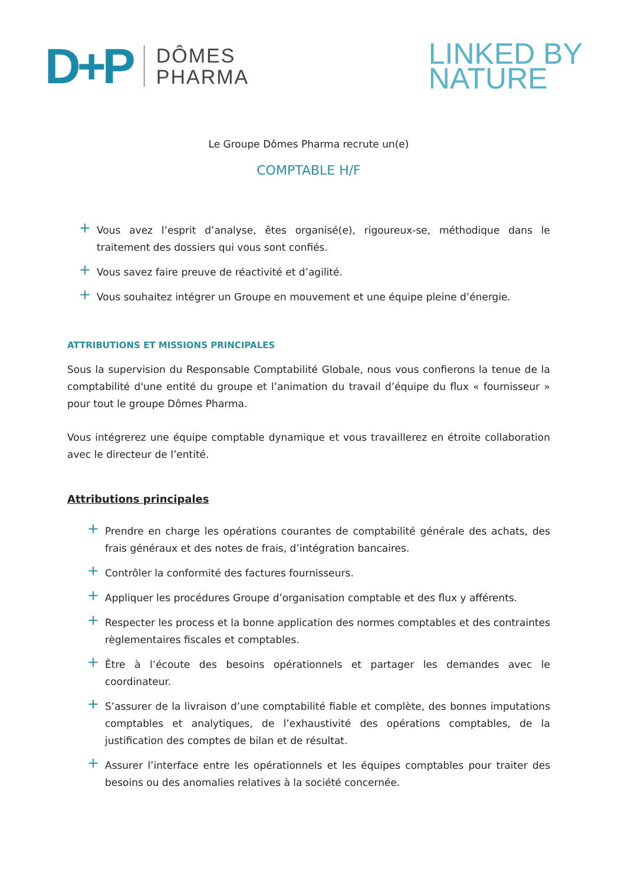D+P
DÔMES
PHARMA
LINKED BY
NATURE
Le Groupe Dômes Pharma recrute un(e)
COMPTABLE H/F
+ Vous avez l’esprit d’analyse, êtes organisé(e), rigoureux-se, méthodique dans le traitement des dossiers qui vous sont confiés.
+ Vous savez faire preuve de réactivité et d’agilité.
+ Vous souhaitez intégrer un Groupe en mouvement et une équipe pleine d’énergie.
ATTRIBUTIONS ET MISSIONS PRINCIPALES
Sous la supervision du Responsable Comptabilité Globale, nous vous confierons la tenue de la comptabilité d'une entité du groupe et l’animation du travail d’équipe du flux « fournisseur » pour tout le groupe Dômes Pharma.
Vous intégrerez une équipe comptable dynamique et vous travaillerez en étroite collaboration avec le directeur de l’entité.
Attributions principales
+ Prendre en charge les opérations courantes de comptabilité générale des achats, des frais généraux et des notes de frais, d’intégration bancaires.
+ Contrôler la conformité des factures fournisseurs.
+ Appliquer les procédures Groupe d’organisation comptable et des flux y afférents.
+ Respecter les process et la bonne application des normes comptables et des contraintes règlementaires fiscales et comptables.
+ Être à l’écoute des besoins opérationnels et partager les demandes avec le coordinateur.
+ S’assurer de la livraison d’une comptabilité fiable et complète, des bonnes imputations comptables et analytiques, de l’exhaustivité des opérations comptables, de la justification des comptes de bilan et de résultat.
+ Assurer l’interface entre les opérationnels et les équipes comptables pour traiter des besoins ou des anomalies relatives à la société concernée.